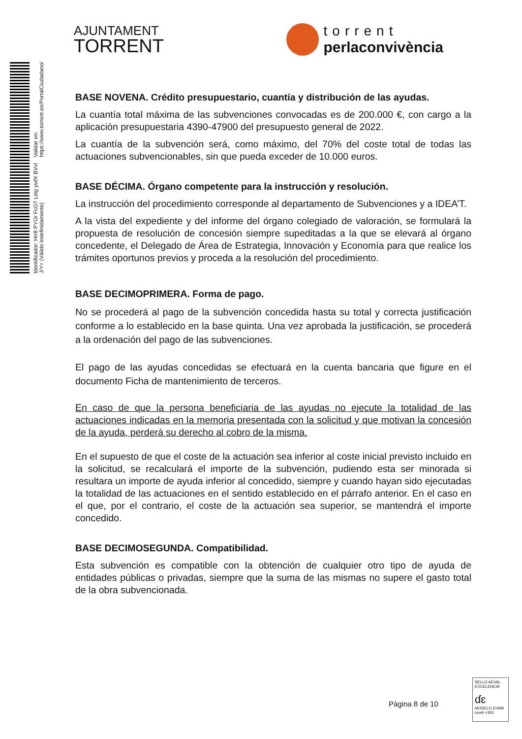Identificador: Hrr8 PYOr FcG7 Lstg ywfX BVvI J/Y= (Válido indefinidamente) Validar en: https://www.torrent.es/PortalCiudadano/
AJUNTAMENT
TORRENT
torrent
perlaconvivència
BASE NOVENA. Crédito presupuestario, cuantía y distribución de las ayudas.
La cuantía total máxima de las subvenciones convocadas es de 200.000 €, con cargo a la aplicación presupuestaria 4390-47900 del presupuesto general de 2022.
La cuantía de la subvención será, como máximo, del 70% del coste total de todas las actuaciones subvencionables, sin que pueda exceder de 10.000 euros.
BASE DÉCIMA. Órgano competente para la instrucción y resolución.
La instrucción del procedimiento corresponde al departamento de Subvenciones y a IDEA’T.
A la vista del expediente y del informe del órgano colegiado de valoración, se formulará la propuesta de resolución de concesión siempre supeditadas a la que se elevará al órgano concedente, el Delegado de Área de Estrategia, Innovación y Economía para que realice los trámites oportunos previos y proceda a la resolución del procedimiento.
BASE DECIMOPRIMERA. Forma de pago.
No se procederá al pago de la subvención concedida hasta su total y correcta justificación conforme a lo establecido en la base quinta. Una vez aprobada la justificación, se procederá a la ordenación del pago de las subvenciones.
El pago de las ayudas concedidas se efectuará en la cuenta bancaria que figure en el documento Ficha de mantenimiento de terceros.
En caso de que la persona beneficiaria de las ayudas no ejecute la totalidad de las actuaciones indicadas en la memoria presentada con la solicitud y que motivan la concesión de la ayuda, perderá su derecho al cobro de la misma.
En el supuesto de que el coste de la actuación sea inferior al coste inicial previsto incluido en la solicitud, se recalculará el importe de la subvención, pudiendo esta ser minorada si resultara un importe de ayuda inferior al concedido, siempre y cuando hayan sido ejecutadas la totalidad de las actuaciones en el sentido establecido en el párrafo anterior. En el caso en el que, por el contrario, el coste de la actuación sea superior, se mantendrá el importe concedido.
BASE DECIMOSEGUNDA. Compatibilidad.
Esta subvención es compatible con la obtención de cualquier otro tipo de ayuda de entidades públicas o privadas, siempre que la suma de las mismas no supere el gasto total de la obra subvencionada.
Pàgina 8 de 10
SELLO AEVAL EXCELENCIA
ɗɛ
MODELO EVAM
nivell +300